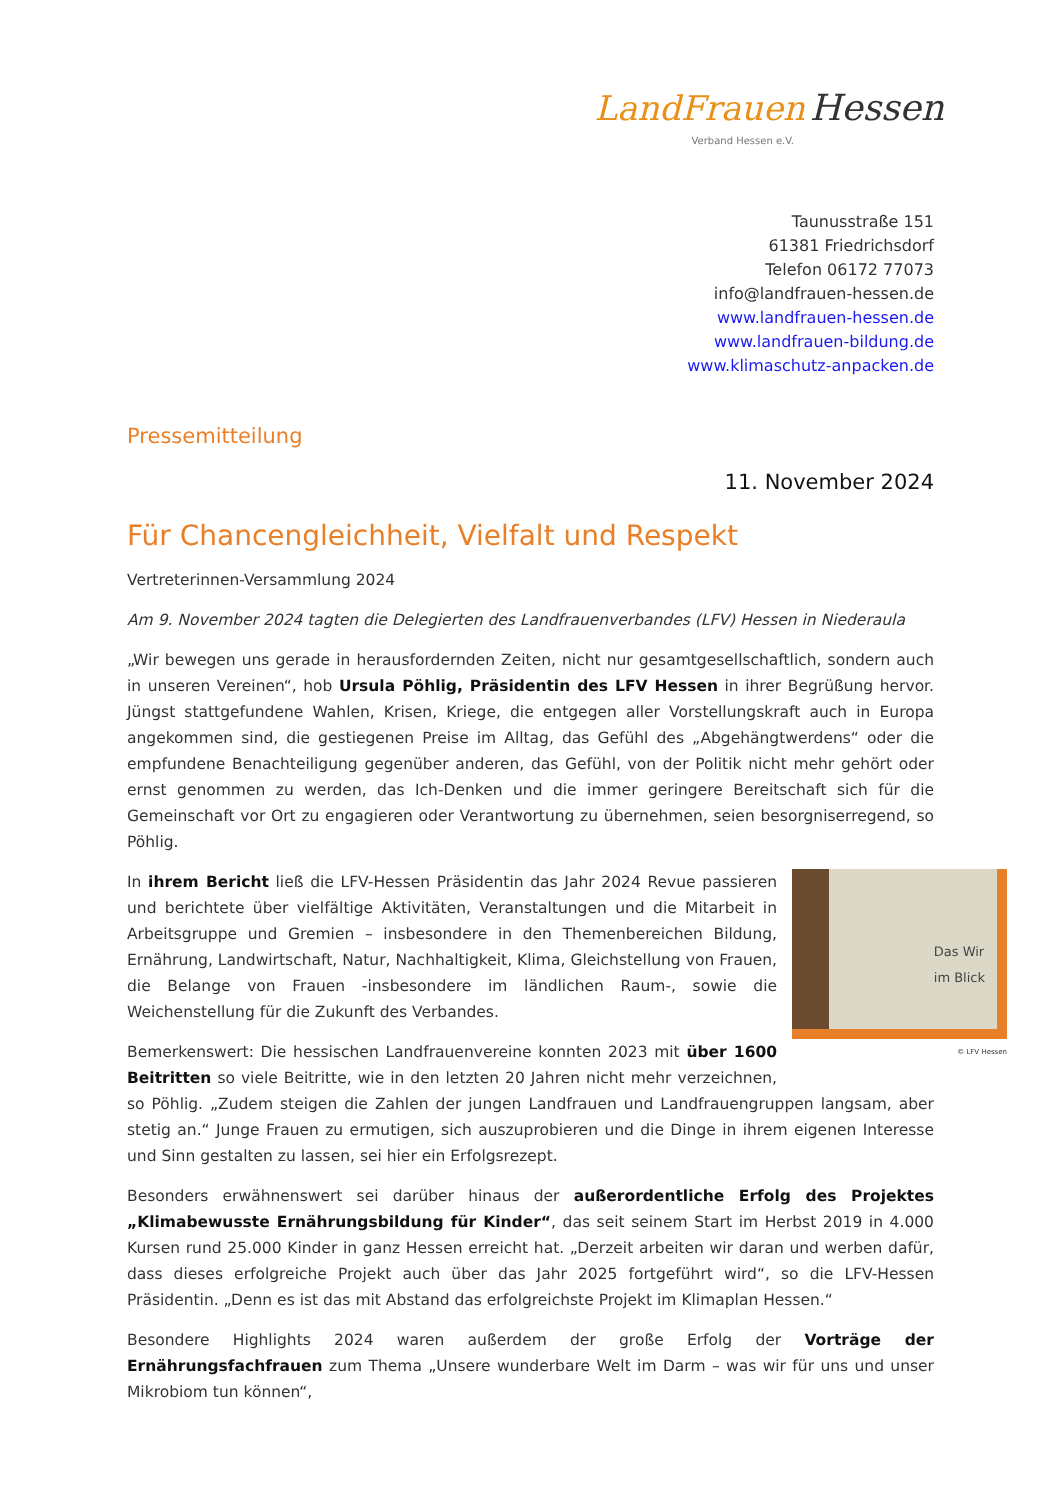LandFrauen Hessen
Verband Hessen e.V.
Taunusstraße 151
61381 Friedrichsdorf
Telefon 06172 77073
info@landfrauen-hessen.de
www.landfrauen-hessen.de
www.landfrauen-bildung.de
www.klimaschutz-anpacken.de
Pressemitteilung
11. November 2024
Für Chancengleichheit, Vielfalt und Respekt
Vertreterinnen-Versammlung 2024
Am 9. November 2024 tagten die Delegierten des Landfrauenverbandes (LFV) Hessen in Niederaula
„Wir bewegen uns gerade in herausfordernden Zeiten, nicht nur gesamtgesellschaftlich, sondern auch in unseren Vereinen“, hob Ursula Pöhlig, Präsidentin des LFV Hessen in ihrer Begrüßung hervor. Jüngst stattgefundene Wahlen, Krisen, Kriege, die entgegen aller Vorstellungskraft auch in Europa angekommen sind, die gestiegenen Preise im Alltag, das Gefühl des „Abgehängtwerdens“ oder die empfundene Benachteiligung gegenüber anderen, das Gefühl, von der Politik nicht mehr gehört oder ernst genommen zu werden, das Ich-Denken und die immer geringere Bereitschaft sich für die Gemeinschaft vor Ort zu engagieren oder Verantwortung zu übernehmen, seien besorgniserregend, so Pöhlig.
Das Wir
im Blick
© LFV Hessen
In ihrem Bericht ließ die LFV-Hessen Präsidentin das Jahr 2024 Revue passieren und berichtete über vielfältige Aktivitäten, Veranstaltungen und die Mitarbeit in Arbeitsgruppe und Gremien – insbesondere in den Themenbereichen Bildung, Ernährung, Landwirtschaft, Natur, Nachhaltigkeit, Klima, Gleichstellung von Frauen, die Belange von Frauen -insbesondere im ländlichen Raum-, sowie die Weichenstellung für die Zukunft des Verbandes.
Bemerkenswert: Die hessischen Landfrauenvereine konnten 2023 mit über 1600 Beitritten so viele Beitritte, wie in den letzten 20 Jahren nicht mehr verzeichnen, so Pöhlig. „Zudem steigen die Zahlen der jungen Landfrauen und Landfrauengruppen langsam, aber stetig an.“ Junge Frauen zu ermutigen, sich auszuprobieren und die Dinge in ihrem eigenen Interesse und Sinn gestalten zu lassen, sei hier ein Erfolgsrezept.
Besonders erwähnenswert sei darüber hinaus der außerordentliche Erfolg des Projektes „Klimabewusste Ernährungsbildung für Kinder“, das seit seinem Start im Herbst 2019 in 4.000 Kursen rund 25.000 Kinder in ganz Hessen erreicht hat. „Derzeit arbeiten wir daran und werben dafür, dass dieses erfolgreiche Projekt auch über das Jahr 2025 fortgeführt wird“, so die LFV-Hessen Präsidentin. „Denn es ist das mit Abstand das erfolgreichste Projekt im Klimaplan Hessen.“
Besondere Highlights 2024 waren außerdem der große Erfolg der Vorträge der Ernährungsfachfrauen zum Thema „Unsere wunderbare Welt im Darm – was wir für uns und unser Mikrobiom tun können“,